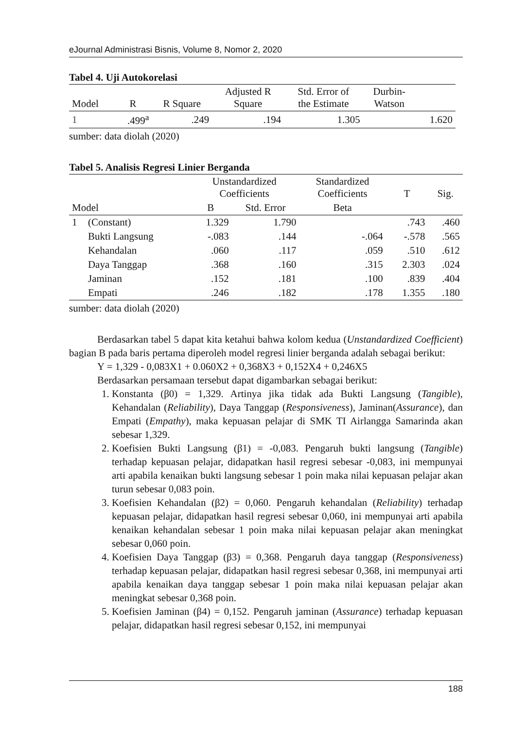eJournal Administrasi Bisnis, Volume 8, Nomor 2, 2020
Tabel 4. Uji Autokorelasi
| Model | R | R Square | Adjusted R Square | Std. Error of the Estimate | Durbin- Watson | |
| --- | --- | --- | --- | --- | --- | --- |
| 1 | .499<sup>a</sup> | .249 | .194 | 1.305 | | 1.620 |
sumber: data diolah (2020)
Tabel 5. Analisis Regresi Linier Berganda
| | | Unstandardized Coefficients | | Standardized Coefficients | T | Sig. |
| --- | --- | --- | --- | --- | --- | --- |
| Model | | B | Std. Error | Beta | | |
| 1 | (Constant) | 1.329 | 1.790 | | .743 | .460 |
| | Bukti Langsung | -.083 | .144 | -.064 | -.578 | .565 |
| | Kehandalan | .060 | .117 | .059 | .510 | .612 |
| | Daya Tanggap | .368 | .160 | .315 | 2.303 | .024 |
| | Jaminan | .152 | .181 | .100 | .839 | .404 |
| | Empati | .246 | .182 | .178 | 1.355 | .180 |
sumber: data diolah (2020)
Berdasarkan tabel 5 dapat kita ketahui bahwa kolom kedua (Unstandardized Coefficient) bagian B pada baris pertama diperoleh model regresi linier berganda adalah sebagai berikut:
Y = 1,329 - 0,083X1 + 0.060X2 + 0,368X3 + 0,152X4 + 0,246X5
Berdasarkan persamaan tersebut dapat digambarkan sebagai berikut:
1. Konstanta (β0) = 1,329. Artinya jika tidak ada Bukti Langsung (Tangible), Kehandalan (Reliability), Daya Tanggap (Responsiveness), Jaminan(Assurance), dan Empati (Empathy), maka kepuasan pelajar di SMK TI Airlangga Samarinda akan sebesar 1,329.
2. Koefisien Bukti Langsung (β1) = -0,083. Pengaruh bukti langsung (Tangible) terhadap kepuasan pelajar, didapatkan hasil regresi sebesar -0,083, ini mempunyai arti apabila kenaikan bukti langsung sebesar 1 poin maka nilai kepuasan pelajar akan turun sebesar 0,083 poin.
3. Koefisien Kehandalan (β2) = 0,060. Pengaruh kehandalan (Reliability) terhadap kepuasan pelajar, didapatkan hasil regresi sebesar 0,060, ini mempunyai arti apabila kenaikan kehandalan sebesar 1 poin maka nilai kepuasan pelajar akan meningkat sebesar 0,060 poin.
4. Koefisien Daya Tanggap (β3) = 0,368. Pengaruh daya tanggap (Responsiveness) terhadap kepuasan pelajar, didapatkan hasil regresi sebesar 0,368, ini mempunyai arti apabila kenaikan daya tanggap sebesar 1 poin maka nilai kepuasan pelajar akan meningkat sebesar 0,368 poin.
5. Koefisien Jaminan (β4) = 0,152. Pengaruh jaminan (Assurance) terhadap kepuasan pelajar, didapatkan hasil regresi sebesar 0,152, ini mempunyai
188